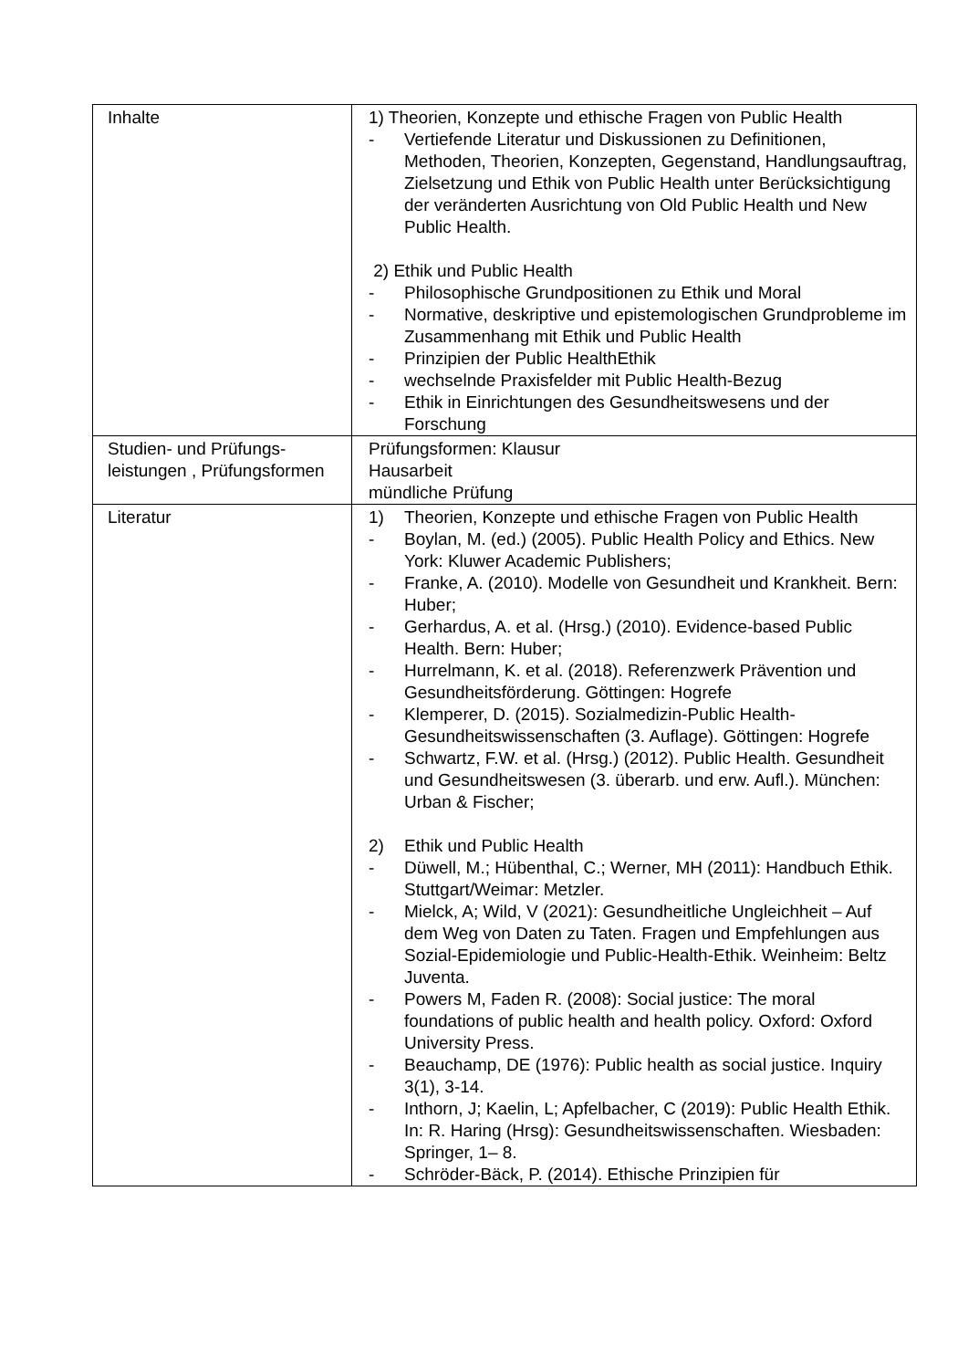| Inhalte | 1) Theorien, Konzepte und ethische Fragen von Public Health - Vertiefende Literatur und Diskussionen zu Definitionen, Methoden, Theorien, Konzepten, Gegenstand, Handlungsauftrag, Zielsetzung und Ethik von Public Health unter Berücksichtigung der veränderten Ausrichtung von Old Public Health und New Public Health. 2) Ethik und Public Health - Philosophische Grundpositionen zu Ethik und Moral - Normative, deskriptive und epistemologischen Grundprobleme im Zusammenhang mit Ethik und Public Health - Prinzipien der Public HealthEthik - wechselnde Praxisfelder mit Public Health-Bezug - Ethik in Einrichtungen des Gesundheitswesens und der Forschung |
| Studien- und Prüfungs-leistungen , Prüfungsformen | Prüfungsformen: Klausur Hausarbeit mündliche Prüfung |
| Literatur | 1) Theorien, Konzepte und ethische Fragen von Public Health - Boylan, M. (ed.) (2005). Public Health Policy and Ethics. New York: Kluwer Academic Publishers; - Franke, A. (2010). Modelle von Gesundheit und Krankheit. Bern: Huber; - Gerhardus, A. et al. (Hrsg.) (2010). Evidence-based Public Health. Bern: Huber; - Hurrelmann, K. et al. (2018). Referenzwerk Prävention und Gesundheitsförderung. Göttingen: Hogrefe - Klemperer, D. (2015). Sozialmedizin-Public Health-Gesundheitswissenschaften (3. Auflage). Göttingen: Hogrefe - Schwartz, F.W. et al. (Hrsg.) (2012). Public Health. Gesundheit und Gesundheitswesen (3. überarb. und erw. Aufl.). München: Urban & Fischer; 2) Ethik und Public Health - Düwell, M.; Hübenthal, C.; Werner, MH (2011): Handbuch Ethik. Stuttgart/Weimar: Metzler. - Mielck, A; Wild, V (2021): Gesundheitliche Ungleichheit – Auf dem Weg von Daten zu Taten. Fragen und Empfehlungen aus Sozial-Epidemiologie und Public-Health-Ethik. Weinheim: Beltz Juventa. - Powers M, Faden R. (2008): Social justice: The moral foundations of public health and health policy. Oxford: Oxford University Press. - Beauchamp, DE (1976): Public health as social justice. Inquiry 3(1), 3-14. - Inthorn, J; Kaelin, L; Apfelbacher, C (2019): Public Health Ethik. In: R. Haring (Hrsg): Gesundheitswissenschaften. Wiesbaden: Springer, 1– 8. - Schröder-Bäck, P. (2014). Ethische Prinzipien für |